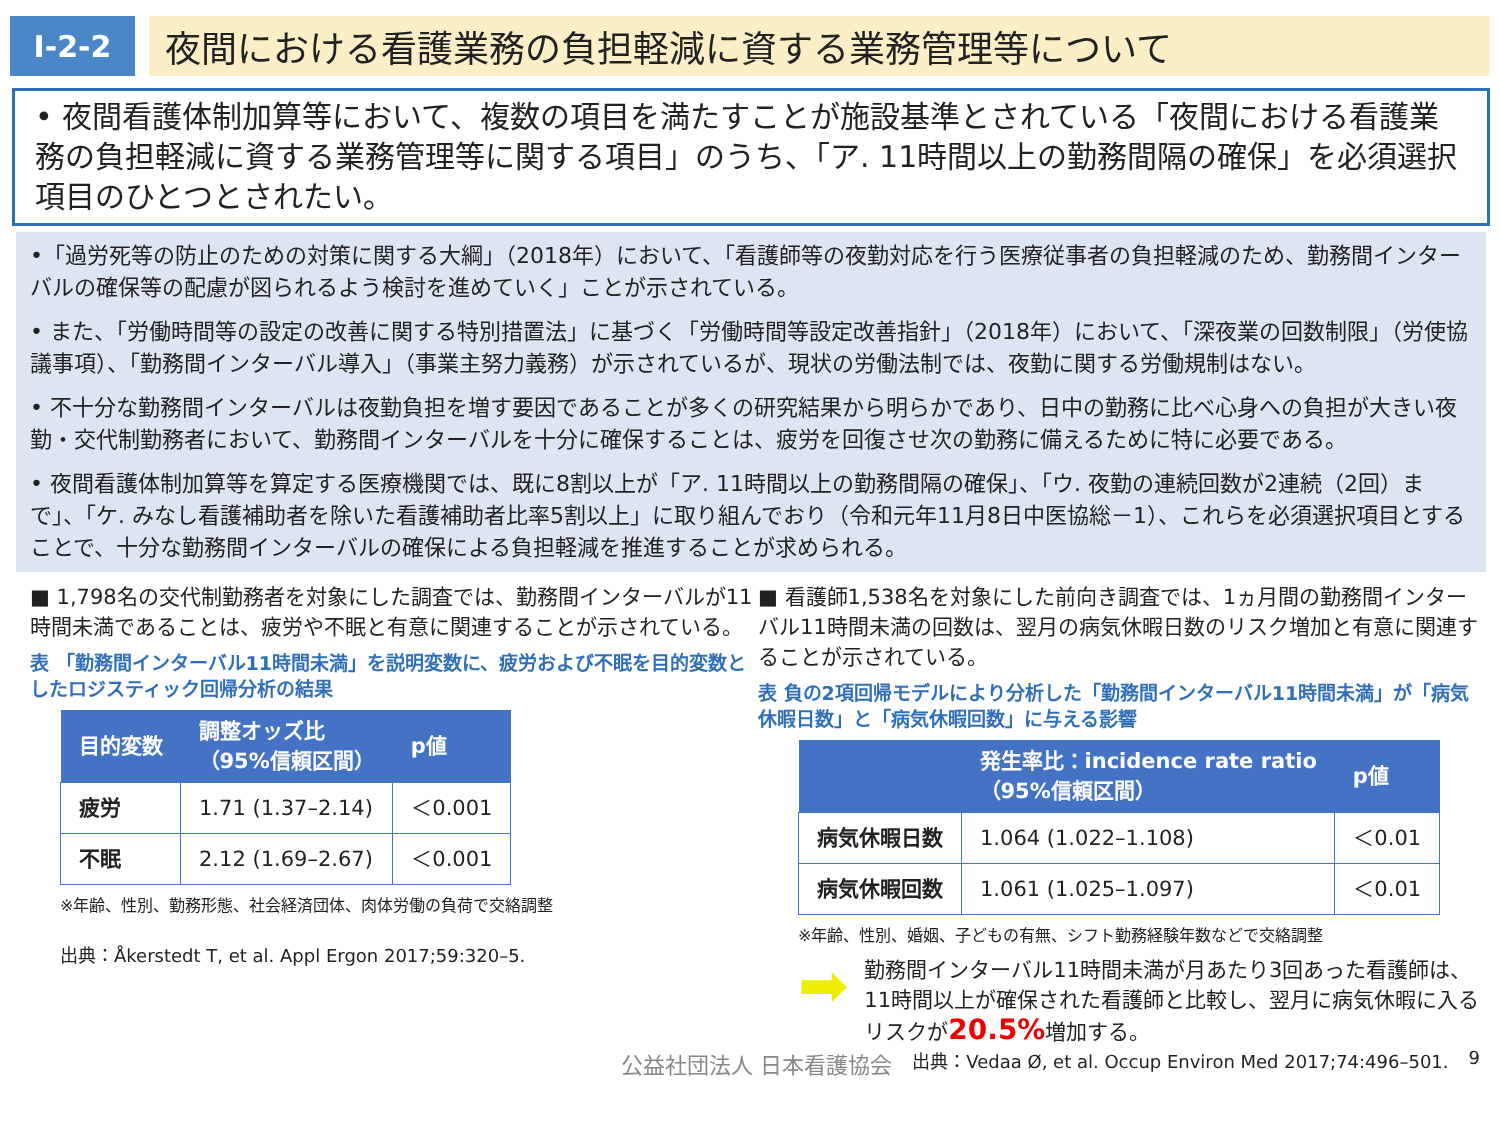Ⅰ-2-2
夜間における看護業務の負担軽減に資する業務管理等について
• 夜間看護体制加算等において、複数の項目を満たすことが施設基準とされている「夜間における看護業務の負担軽減に資する業務管理等に関する項目」のうち、「ア. 11時間以上の勤務間隔の確保」を必須選択項目のひとつとされたい。
•「過労死等の防止のための対策に関する大綱」（2018年）において、「看護師等の夜勤対応を行う医療従事者の負担軽減のため、勤務間インターバルの確保等の配慮が図られるよう検討を進めていく」ことが示されている。
• また、「労働時間等の設定の改善に関する特別措置法」に基づく「労働時間等設定改善指針」（2018年）において、「深夜業の回数制限」（労使協議事項）、「勤務間インターバル導入」（事業主努力義務）が示されているが、現状の労働法制では、夜勤に関する労働規制はない。
• 不十分な勤務間インターバルは夜勤負担を増す要因であることが多くの研究結果から明らかであり、日中の勤務に比べ心身への負担が大きい夜勤・交代制勤務者において、勤務間インターバルを十分に確保することは、疲労を回復させ次の勤務に備えるために特に必要である。
• 夜間看護体制加算等を算定する医療機関では、既に8割以上が「ア. 11時間以上の勤務間隔の確保」、「ウ. 夜勤の連続回数が2連続（2回）まで」、「ケ. みなし看護補助者を除いた看護補助者比率5割以上」に取り組んでおり（令和元年11月8日中医協総－1）、これらを必須選択項目とすることで、十分な勤務間インターバルの確保による負担軽減を推進することが求められる。
■ 1,798名の交代制勤務者を対象にした調査では、勤務間インターバルが11時間未満であることは、疲労や不眠と有意に関連することが示されている。
表 「勤務間インターバル11時間未満」を説明変数に、疲労および不眠を目的変数としたロジスティック回帰分析の結果
| 目的変数 | 調整オッズ比 （95%信頼区間） | p値 |
| --- | --- | --- |
| 疲労 | 1.71 (1.37–2.14) | ＜0.001 |
| 不眠 | 2.12 (1.69–2.67) | ＜0.001 |
※年齢、性別、勤務形態、社会経済団体、肉体労働の負荷で交絡調整
出典：Åkerstedt T, et al. Appl Ergon 2017;59:320–5.
■ 看護師1,538名を対象にした前向き調査では、1ヵ月間の勤務間インターバル11時間未満の回数は、翌月の病気休暇日数のリスク増加と有意に関連することが示されている。
表 負の2項回帰モデルにより分析した「勤務間インターバル11時間未満」が「病気休暇日数」と「病気休暇回数」に与える影響
| | 発生率比：incidence rate ratio （95%信頼区間） | p値 |
| --- | --- | --- |
| 病気休暇日数 | 1.064 (1.022–1.108) | ＜0.01 |
| 病気休暇回数 | 1.061 (1.025–1.097) | ＜0.01 |
※年齢、性別、婚姻、子どもの有無、シフト勤務経験年数などで交絡調整
➡
勤務間インターバル11時間未満が月あたり3回あった看護師は、11時間以上が確保された看護師と比較し、翌月に病気休暇に入るリスクが20.5% 増加する。
公益社団法人 日本看護協会 出典：Vedaa Ø, et al. Occup Environ Med 2017;74:496–501. 9